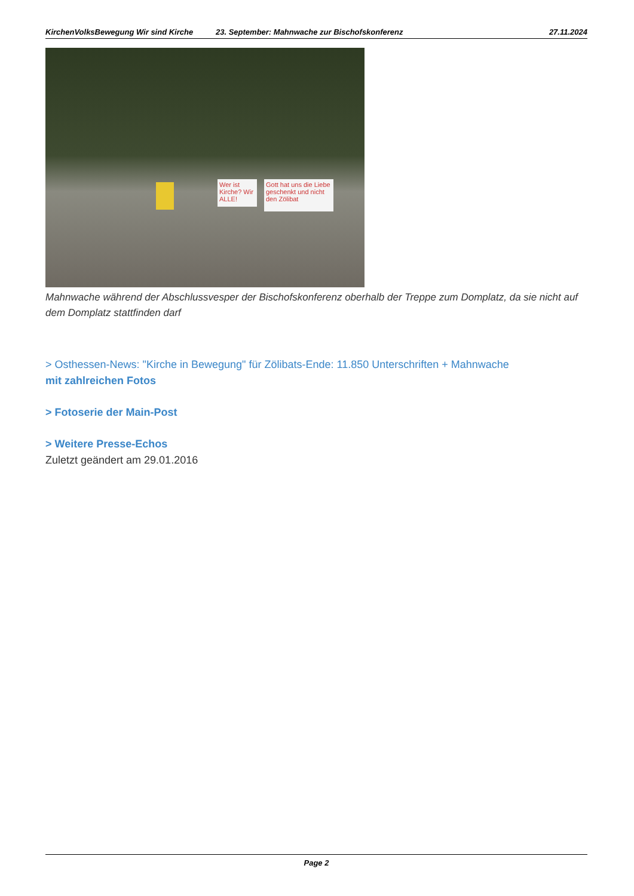KirchenVolksBewegung Wir sind Kirche 23. September: Mahnwache zur Bischofskonferenz 27.11.2024
Wer ist Kirche? Wir ALLE!
Gott hat uns die Liebe geschenkt und nicht den Zölibat
Mahnwache während der Abschlussvesper der Bischofskonferenz oberhalb der Treppe zum Domplatz, da sie nicht auf dem Domplatz stattfinden darf
> Osthessen-News: "Kirche in Bewegung" für Zölibats-Ende: 11.850 Unterschriften + Mahnwache
mit zahlreichen Fotos
> Fotoserie der Main-Post
> Weitere Presse-Echos
Zuletzt geändert am 29.01.2016
Page 2